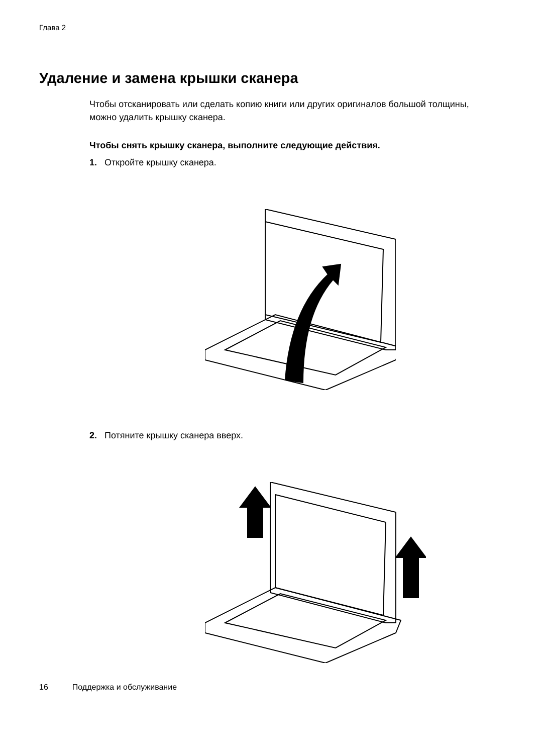Глава 2
Удаление и замена крышки сканера
Чтобы отсканировать или сделать копию книги или других оригиналов большой толщины, можно удалить крышку сканера.
Чтобы снять крышку сканера, выполните следующие действия.
1. Откройте крышку сканера.
2. Потяните крышку сканера вверх.
16 Поддержка и обслуживание